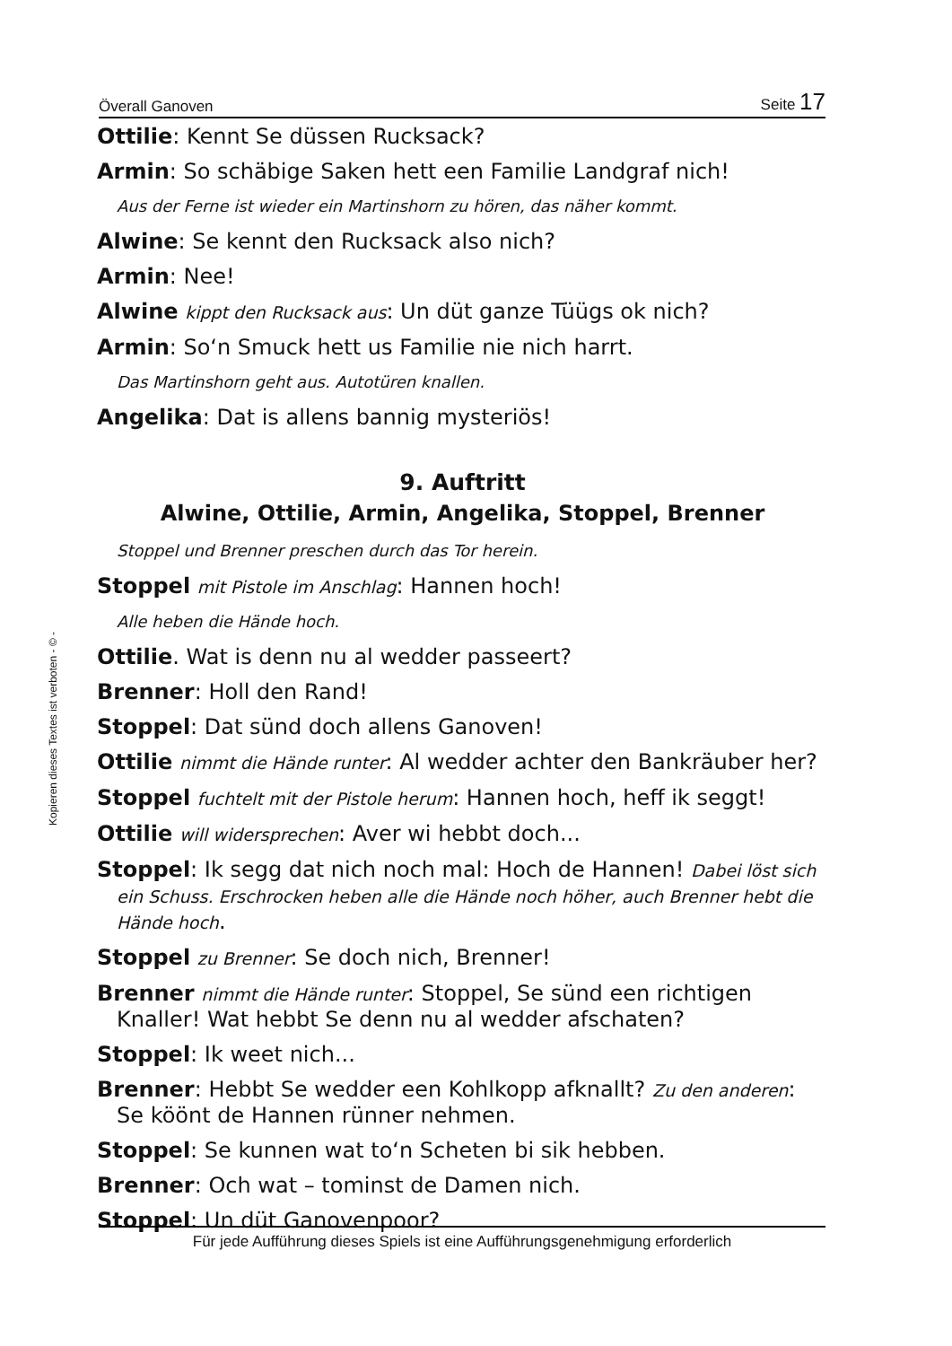Överall Ganoven Seite 17
Ottilie: Kennt Se düssen Rucksack?
Armin: So schäbige Saken hett een Familie Landgraf nich!
Aus der Ferne ist wieder ein Martinshorn zu hören, das näher kommt.
Alwine: Se kennt den Rucksack also nich?
Armin: Nee!
Alwine kippt den Rucksack aus: Un düt ganze Tüügs ok nich?
Armin: So‘n Smuck hett us Familie nie nich harrt.
Das Martinshorn geht aus. Autotüren knallen.
Angelika: Dat is allens bannig mysteriös!
9. Auftritt
Alwine, Ottilie, Armin, Angelika, Stoppel, Brenner
Stoppel und Brenner preschen durch das Tor herein.
Stoppel mit Pistole im Anschlag: Hannen hoch!
Alle heben die Hände hoch.
Ottilie. Wat is denn nu al wedder passeert?
Brenner: Holl den Rand!
Stoppel: Dat sünd doch allens Ganoven!
Ottilie nimmt die Hände runter: Al wedder achter den Bankräuber her?
Stoppel fuchtelt mit der Pistole herum: Hannen hoch, heff ik seggt!
Ottilie will widersprechen: Aver wi hebbt doch...
Stoppel: Ik segg dat nich noch mal: Hoch de Hannen! Dabei löst sich ein Schuss. Erschrocken heben alle die Hände noch höher, auch Brenner hebt die Hände hoch.
Stoppel zu Brenner: Se doch nich, Brenner!
Brenner nimmt die Hände runter: Stoppel, Se sünd een richtigen Knaller! Wat hebbt Se denn nu al wedder afschaten?
Stoppel: Ik weet nich...
Brenner: Hebbt Se wedder een Kohlkopp afknallt? Zu den anderen: Se köönt de Hannen rünner nehmen.
Stoppel: Se kunnen wat to‘n Scheten bi sik hebben.
Brenner: Och wat – tominst de Damen nich.
Stoppel: Un düt Ganovenpoor?
Kopieren dieses Textes ist verboten - © -
Für jede Aufführung dieses Spiels ist eine Aufführungsgenehmigung erforderlich